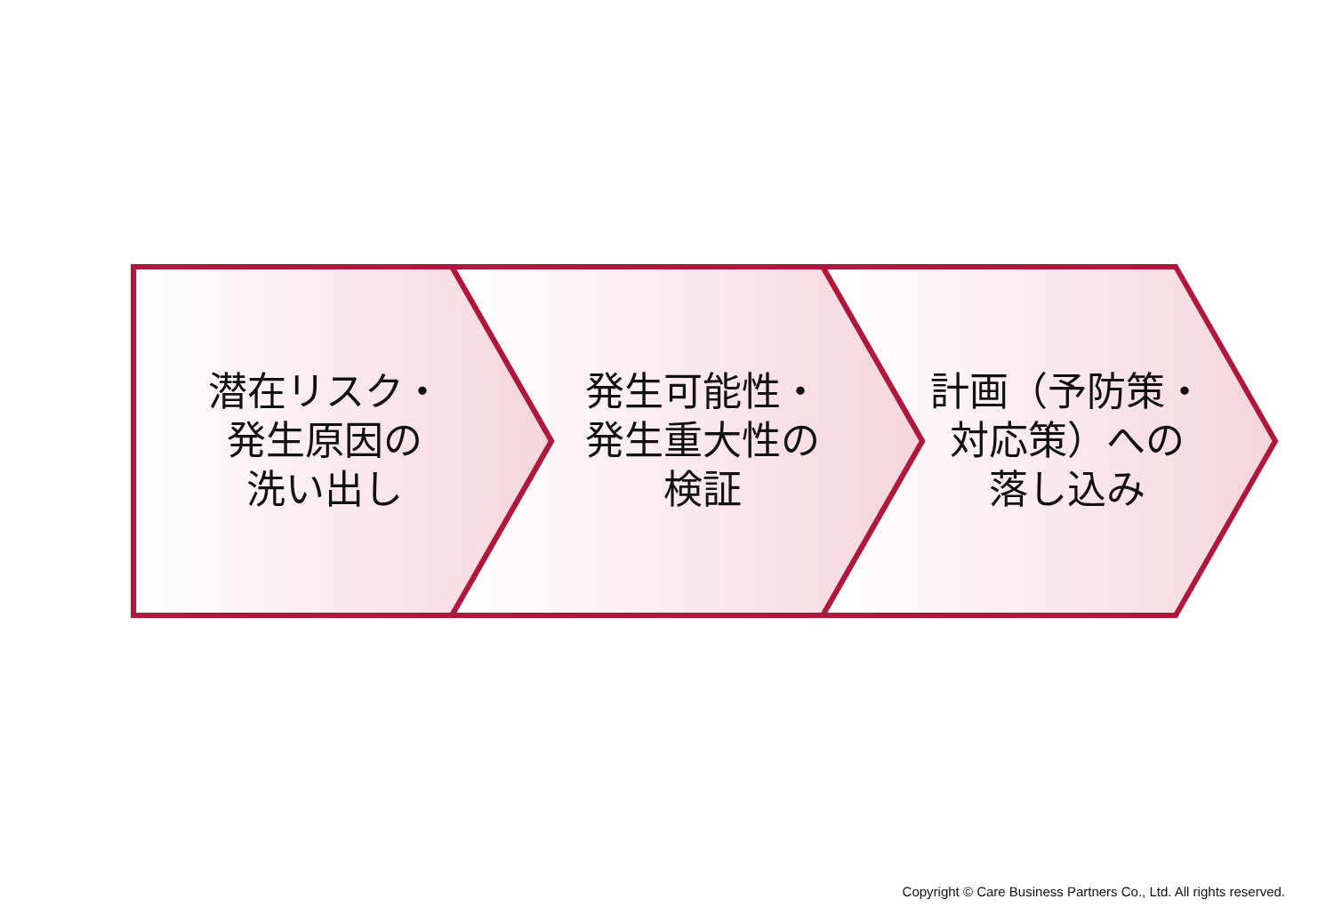潜在リスク・
発生原因の
洗い出し
発生可能性・
発生重大性の
検証
計画（予防策・
対応策）への
落し込み
Copyright © Care Business Partners Co., Ltd. All rights reserved.